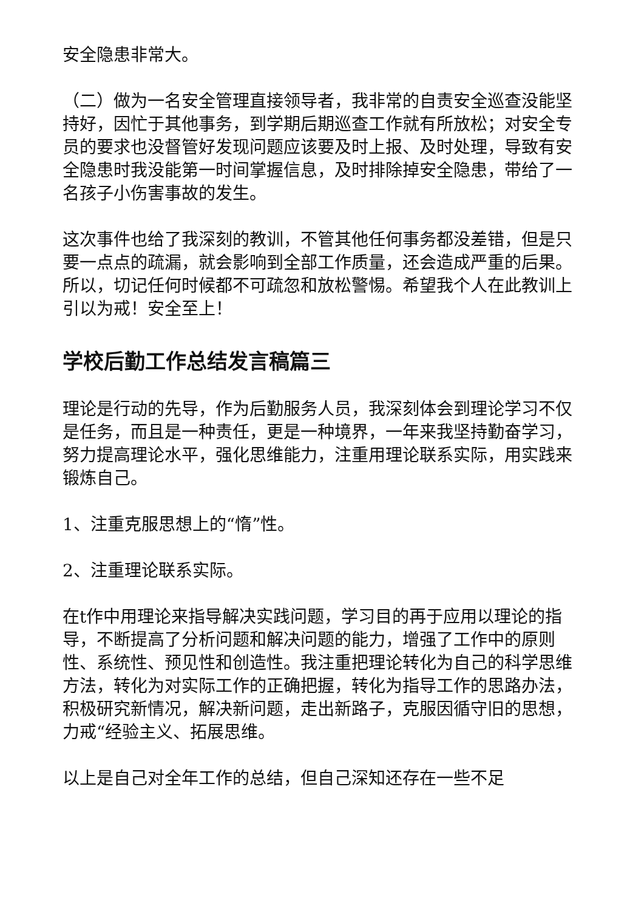安全隐患非常大。
（二）做为一名安全管理直接领导者，我非常的自责安全巡查没能坚持好，因忙于其他事务，到学期后期巡查工作就有所放松；对安全专员的要求也没督管好发现问题应该要及时上报、及时处理，导致有安全隐患时我没能第一时间掌握信息，及时排除掉安全隐患，带给了一名孩子小伤害事故的发生。
这次事件也给了我深刻的教训，不管其他任何事务都没差错，但是只要一点点的疏漏，就会影响到全部工作质量，还会造成严重的后果。所以，切记任何时候都不可疏忽和放松警惕。希望我个人在此教训上引以为戒！安全至上！
学校后勤工作总结发言稿篇三
理论是行动的先导，作为后勤服务人员，我深刻体会到理论学习不仅是任务，而且是一种责任，更是一种境界，一年来我坚持勤奋学习，努力提高理论水平，强化思维能力，注重用理论联系实际，用实践来锻炼自己。
1、注重克服思想上的“惰”性。
2、注重理论联系实际。
在t作中用理论来指导解决实践问题，学习目的再于应用以理论的指导，不断提高了分析问题和解决问题的能力，增强了工作中的原则性、系统性、预见性和创造性。我注重把理论转化为自己的科学思维方法，转化为对实际工作的正确把握，转化为指导工作的思路办法，积极研究新情况，解决新问题，走出新路子，克服因循守旧的思想，力戒“经验主义、拓展思维。
以上是自己对全年工作的总结，但自己深知还存在一些不足